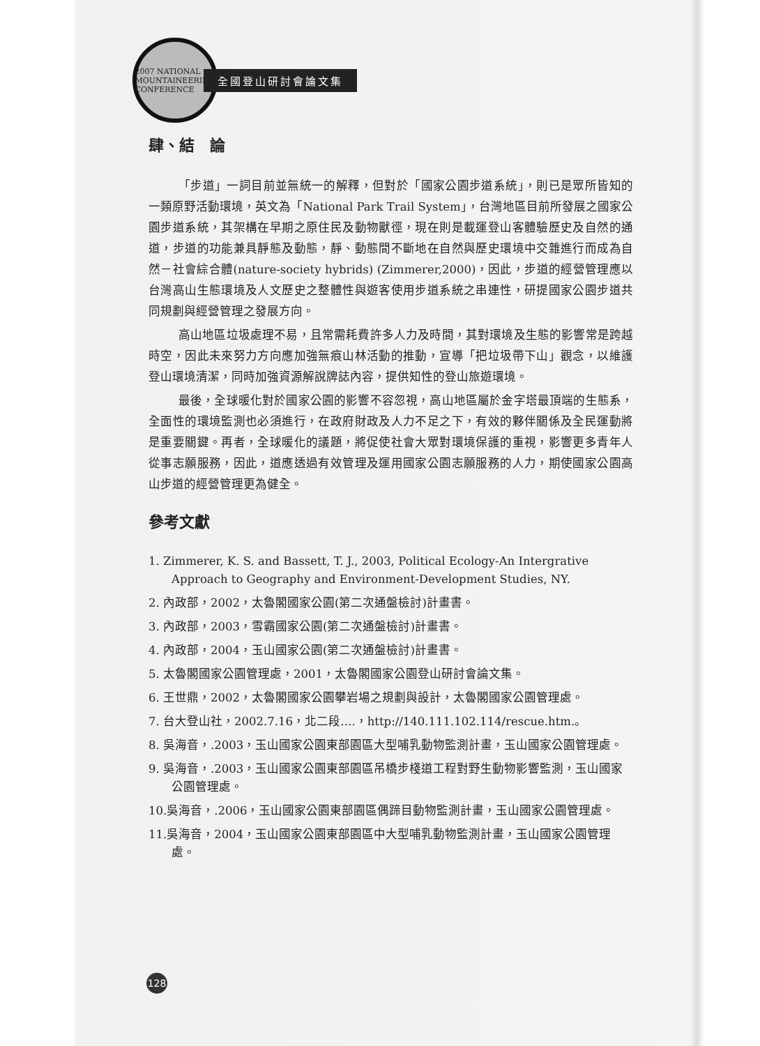2007 NATIONAL MOUNTAINEERING CONFERENCE
全國登山研討會論文集
肆、結　論
「步道」一詞目前並無統一的解釋，但對於「國家公園步道系統」，則已是眾所皆知的一類原野活動環境，英文為「National Park Trail System」，台灣地區目前所發展之國家公園步道系統，其架構在早期之原住民及動物獸徑，現在則是載運登山客體驗歷史及自然的通道，步道的功能兼具靜態及動態，靜、動態間不斷地在自然與歷史環境中交雜進行而成為自然－社會綜合體(nature-society hybrids) (Zimmerer,2000)，因此，步道的經營管理應以台灣高山生態環境及人文歷史之整體性與遊客使用步道系統之串連性，研提國家公園步道共同規劃與經營管理之發展方向。
高山地區垃圾處理不易，且常需耗費許多人力及時間，其對環境及生態的影響常是跨越時空，因此未來努力方向應加強無痕山林活動的推動，宣導「把垃圾帶下山」觀念，以維護登山環境清潔，同時加強資源解說牌誌內容，提供知性的登山旅遊環境。
最後，全球暖化對於國家公園的影響不容忽視，高山地區屬於金字塔最頂端的生態系，全面性的環境監測也必須進行，在政府財政及人力不足之下，有效的夥伴關係及全民運動將是重要關鍵。再者，全球暖化的議題，將促使社會大眾對環境保護的重視，影響更多青年人從事志願服務，因此，道應透過有效管理及運用國家公園志願服務的人力，期使國家公園高山步道的經營管理更為健全。
參考文獻
1. Zimmerer, K. S. and Bassett, T. J., 2003, Political Ecology-An Intergrative Approach to Geography and Environment-Development Studies, NY.
2. 內政部，2002，太魯閣國家公園(第二次通盤檢討)計畫書。
3. 內政部，2003，雪霸國家公園(第二次通盤檢討)計畫書。
4. 內政部，2004，玉山國家公園(第二次通盤檢討)計畫書。
5. 太魯閣國家公園管理處，2001，太魯閣國家公園登山研討會論文集。
6. 王世鼎，2002，太魯閣國家公園攀岩場之規劃與設計，太魯閣國家公園管理處。
7. 台大登山社，2002.7.16，北二段….，http://140.111.102.114/rescue.htm.。
8. 吳海音，.2003，玉山國家公園東部園區大型哺乳動物監測計畫，玉山國家公園管理處。
9. 吳海音，.2003，玉山國家公園東部園區吊橋步棧道工程對野生動物影響監測，玉山國家公園管理處。
10.吳海音，.2006，玉山國家公園東部園區偶蹄目動物監測計畫，玉山國家公園管理處。
11.吳海音，2004，玉山國家公園東部園區中大型哺乳動物監測計畫，玉山國家公園管理處。
128